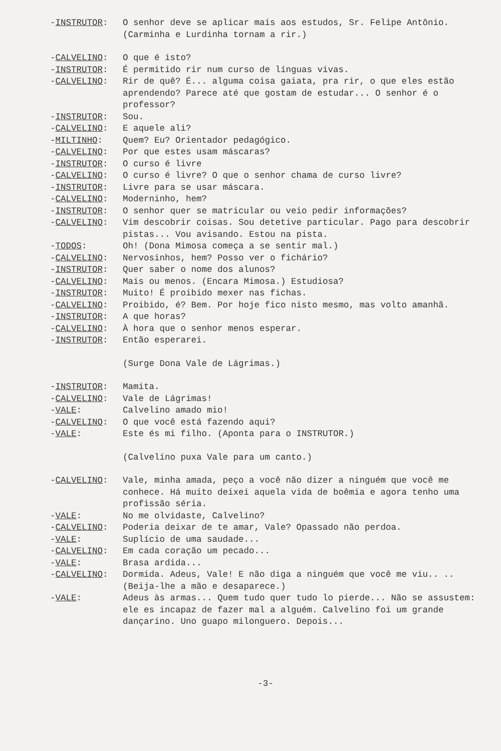-INSTRUTOR: O senhor deve se aplicar mais aos estudos, Sr. Felipe Antônio.
(Carminha e Lurdinha tornam a rir.)
-CALVELINO: O que é isto?
-INSTRUTOR: É permitido rir num curso de línguas vivas.
-CALVELINO: Rir de quê? É... alguma coisa gaiata, pra rir, o que eles estão aprendendo? Parece até que gostam de estudar... O senhor é o professor?
-INSTRUTOR: Sou.
-CALVELINO: E aquele ali?
-MILTINHO: Quem? Eu? Orientador pedagógico.
-CALVELINO: Por que estes usam máscaras?
-INSTRUTOR: O curso é livre
-CALVELINO: O curso é livre? O que o senhor chama de curso livre?
-INSTRUTOR: Livre para se usar máscara.
-CALVELINO: Moderninho, hem?
-INSTRUTOR: O senhor quer se matricular ou veio pedir informações?
-CALVELINO: Vim descobrir coisas. Sou detetive particular. Pago para descobrir pistas... Vou avisando. Estou na pista.
-TODOS: Oh! (Dona Mimosa começa a se sentir mal.)
-CALVELINO: Nervosinhos, hem? Posso ver o fichário?
-INSTRUTOR: Quer saber o nome dos alunos?
-CALVELINO: Mais ou menos. (Encara Mimosa.) Estudiosa?
-INSTRUTOR: Muito! É proibido mexer nas fichas.
-CALVELINO: Proibido, é? Bem. Por hoje fico nisto mesmo, mas volto amanhã.
-INSTRUTOR: A que horas?
-CALVELINO: À hora que o senhor menos esperar.
-INSTRUTOR: Então esperarei.
(Surge Dona Vale de Lágrimas.)
-INSTRUTOR: Mamita.
-CALVELINO: Vale de Lágrimas!
-VALE: Calvelino amado mio!
-CALVELINO: O que você está fazendo aqui?
-VALE: Este és mi filho. (Aponta para o INSTRUTOR.)
(Calvelino puxa Vale para um canto.)
-CALVELINO: Vale, minha amada, peço a você não dizer a ninguém que você me conhece. Há muito deixei aquela vida de boêmia e agora tenho uma profissão séria.
-VALE: No me olvidaste, Calvelino?
-CALVELINO: Poderia deixar de te amar, Vale? Opassado não perdoa.
-VALE: Suplício de uma saudade...
-CALVELINO: Em cada coração um pecado...
-VALE: Brasa ardida...
-CALVELINO: Dormida. Adeus, Vale! E não diga a ninguém que você me viu.. .. (Beija-lhe a mão e desaparece.)
-VALE: Adeus às armas... Quem tudo quer tudo lo pierde... Não se assustem: ele es incapaz de fazer mal a alguém. Calvelino foi um grande dançarino. Uno guapo milonguero. Depois...
-3-